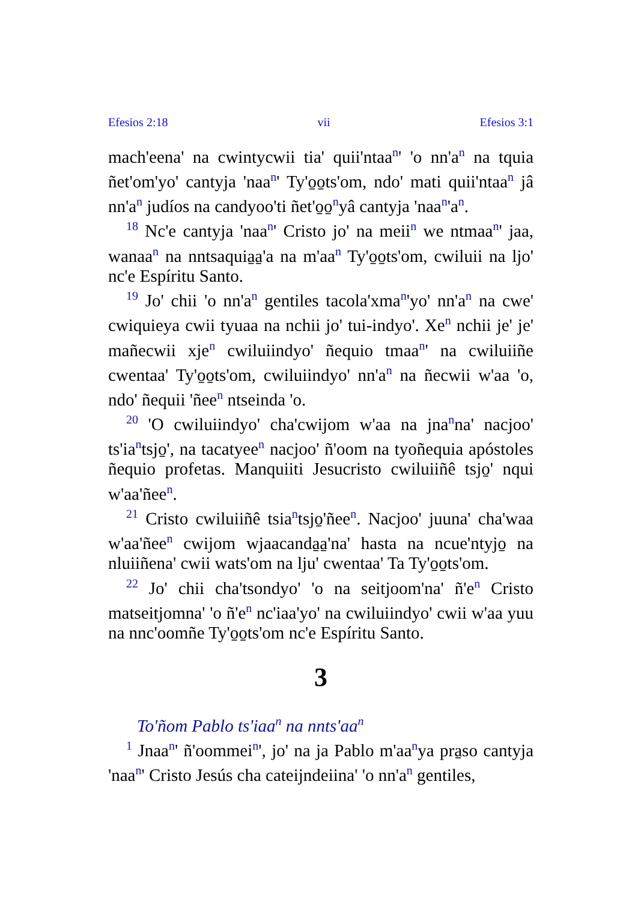Efesios 2:18 vii Efesios 3:1
mach'eena' na cwintycwii tia' quii'ntaa<sup>n</sup>' 'o nn'a<sup>n</sup> na tquia ñet'om'yo' cantyja 'naa<sup>n</sup>' Ty'o̱o̱ts'om, ndo' mati quii'ntaa<sup>n</sup> jâ nn'a<sup>n</sup> judíos na candyoo'ti ñet'o̱o̱<sup>n</sup>yâ cantyja 'naa<sup>n</sup>'a<sup>n</sup>.
<sup>18</sup> Nc'e cantyja 'naa<sup>n</sup>' Cristo jo' na meii<sup>n</sup> we ntmaa<sup>n</sup>' jaa, wanaa<sup>n</sup> na nntsaquia̱a̱'a na m'aa<sup>n</sup> Ty'o̱o̱ts'om, cwiluii na ljo' nc'e Espíritu Santo.
<sup>19</sup> Jo' chii 'o nn'a<sup>n</sup> gentiles tacola'xma<sup>n</sup>'yo' nn'a<sup>n</sup> na cwe' cwiquieya cwii tyuaa na nchii jo' tui-indyo'. Xe<sup>n</sup> nchii je' je' mañecwii xje<sup>n</sup> cwiluiindyo' ñequio tmaa<sup>n</sup>' na cwiluiiñe cwentaa' Ty'o̱o̱ts'om, cwiluiindyo' nn'a<sup>n</sup> na ñecwii w'aa 'o, ndo' ñequii 'ñee<sup>n</sup> ntseinda 'o.
<sup>20</sup> 'O cwiluiindyo' cha'cwijom w'aa na jna<sup>n</sup>na' nacjoo' ts'ia<sup>n</sup>tsjo̱', na tacatyee<sup>n</sup> nacjoo' ñ'oom na tyoñequia apóstoles ñequio profetas. Manquiiti Jesucristo cwiluiiñê tsjo̱' nqui w'aa'ñee<sup>n</sup>.
<sup>21</sup> Cristo cwiluiiñê tsia<sup>n</sup>tsjo̱'ñee<sup>n</sup>. Nacjoo' juuna' cha'waa w'aa'ñee<sup>n</sup> cwijom wjaacanda̱a̱'na' hasta na ncue'ntyjo̱ na nluiiñena' cwii wats'om na lju' cwentaa' Ta Ty'o̱o̱ts'om.
<sup>22</sup> Jo' chii cha'tsondyo' 'o na seitjoom'na' ñ'e<sup>n</sup> Cristo matseitjomna' 'o ñ'e<sup>n</sup> nc'iaa'yo' na cwiluiindyo' cwii w'aa yuu na nnc'oomñe Ty'o̱o̱ts'om nc'e Espíritu Santo.
3
To'ñom Pablo ts'iaa<sup>n</sup> na nnts'aa<sup>n</sup>
<sup>1</sup> Jnaa<sup>n</sup>' ñ'oommei<sup>n</sup>', jo' na ja Pablo m'aa<sup>n</sup>ya pra̱so cantyja 'naa<sup>n</sup>' Cristo Jesús cha cateijndeiina' 'o nn'a<sup>n</sup> gentiles,